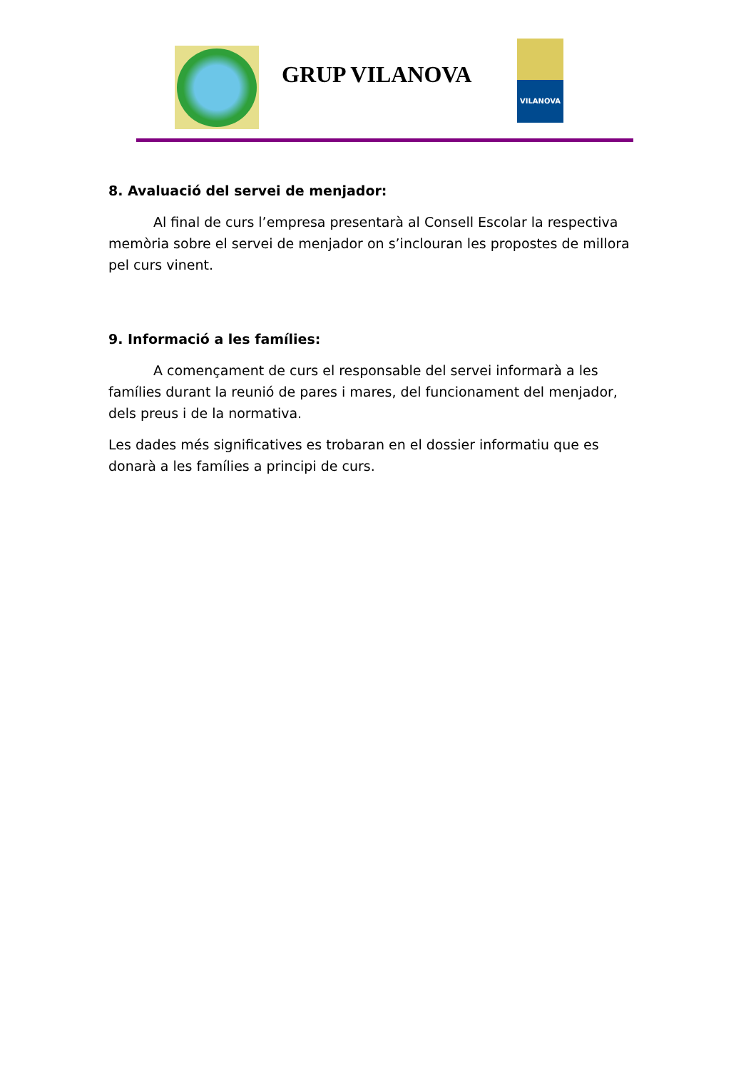GRUP VILANOVA
VILANOVA
8. Avaluació del servei de menjador:
Al final de curs l’empresa presentarà al Consell Escolar la respectiva memòria sobre el servei de menjador on s’inclouran les propostes de millora pel curs vinent.
9. Informació a les famílies:
A començament de curs el responsable del servei informarà a les famílies durant la reunió de pares i mares, del funcionament del menjador, dels preus i de la normativa.
Les dades més significatives es trobaran en el dossier informatiu que es donarà a les famílies a principi de curs.